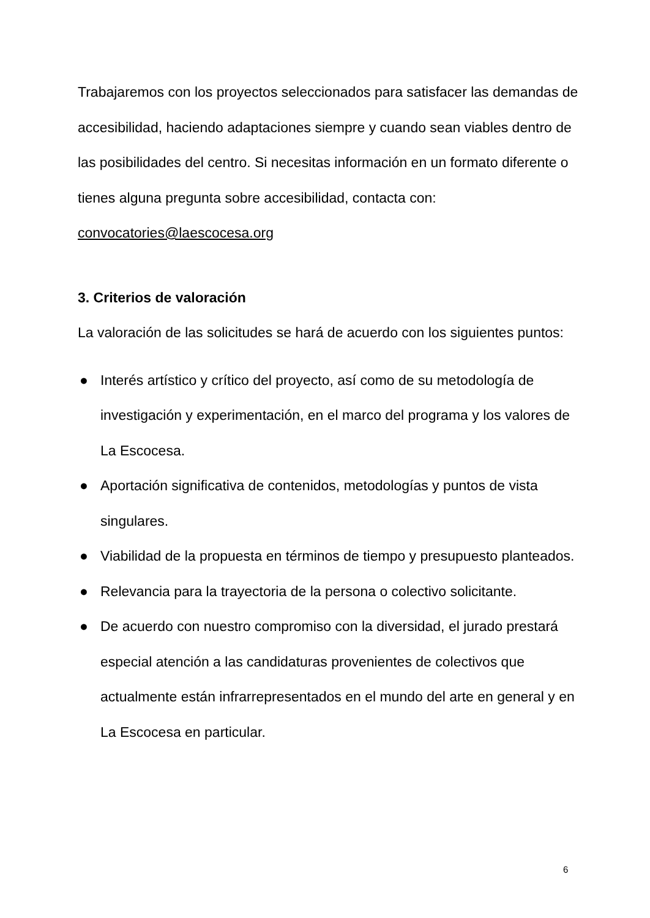Trabajaremos con los proyectos seleccionados para satisfacer las demandas de accesibilidad, haciendo adaptaciones siempre y cuando sean viables dentro de las posibilidades del centro. Si necesitas información en un formato diferente o tienes alguna pregunta sobre accesibilidad, contacta con: convocatories@laescocesa.org
3. Criterios de valoración
La valoración de las solicitudes se hará de acuerdo con los siguientes puntos:
● Interés artístico y crítico del proyecto, así como de su metodología de investigación y experimentación, en el marco del programa y los valores de La Escocesa.
● Aportación significativa de contenidos, metodologías y puntos de vista singulares.
● Viabilidad de la propuesta en términos de tiempo y presupuesto planteados.
● Relevancia para la trayectoria de la persona o colectivo solicitante.
● De acuerdo con nuestro compromiso con la diversidad, el jurado prestará especial atención a las candidaturas provenientes de colectivos que actualmente están infrarrepresentados en el mundo del arte en general y en La Escocesa en particular.
6